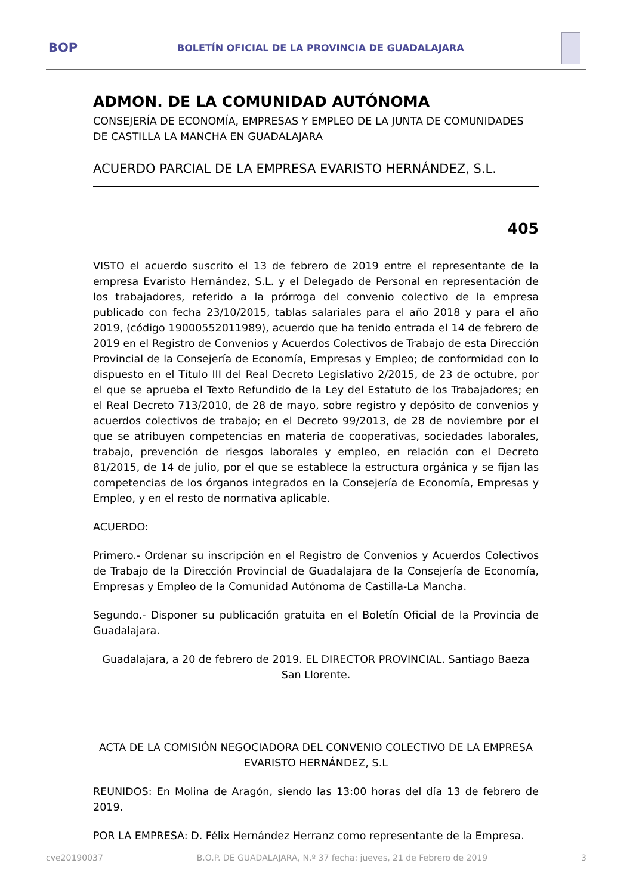BOP BOLETÍN OFICIAL DE LA PROVINCIA DE GUADALAJARA
ADMON. DE LA COMUNIDAD AUTÓNOMA
CONSEJERÍA DE ECONOMÍA, EMPRESAS Y EMPLEO DE LA JUNTA DE COMUNIDADES DE CASTILLA LA MANCHA EN GUADALAJARA
ACUERDO PARCIAL DE LA EMPRESA EVARISTO HERNÁNDEZ, S.L.
405
VISTO el acuerdo suscrito el 13 de febrero de 2019 entre el representante de la empresa Evaristo Hernández, S.L. y el Delegado de Personal en representación de los trabajadores, referido a la prórroga del convenio colectivo de la empresa publicado con fecha 23/10/2015, tablas salariales para el año 2018 y para el año 2019, (código 19000552011989), acuerdo que ha tenido entrada el 14 de febrero de 2019 en el Registro de Convenios y Acuerdos Colectivos de Trabajo de esta Dirección Provincial de la Consejería de Economía, Empresas y Empleo; de conformidad con lo dispuesto en el Título III del Real Decreto Legislativo 2/2015, de 23 de octubre, por el que se aprueba el Texto Refundido de la Ley del Estatuto de los Trabajadores; en el Real Decreto 713/2010, de 28 de mayo, sobre registro y depósito de convenios y acuerdos colectivos de trabajo; en el Decreto 99/2013, de 28 de noviembre por el que se atribuyen competencias en materia de cooperativas, sociedades laborales, trabajo, prevención de riesgos laborales y empleo, en relación con el Decreto 81/2015, de 14 de julio, por el que se establece la estructura orgánica y se fijan las competencias de los órganos integrados en la Consejería de Economía, Empresas y Empleo, y en el resto de normativa aplicable.
ACUERDO:
Primero.- Ordenar su inscripción en el Registro de Convenios y Acuerdos Colectivos de Trabajo de la Dirección Provincial de Guadalajara de la Consejería de Economía, Empresas y Empleo de la Comunidad Autónoma de Castilla-La Mancha.
Segundo.- Disponer su publicación gratuita en el Boletín Oficial de la Provincia de Guadalajara.
Guadalajara, a 20 de febrero de 2019. EL DIRECTOR PROVINCIAL. Santiago Baeza San Llorente.
ACTA DE LA COMISIÓN NEGOCIADORA DEL CONVENIO COLECTIVO DE LA EMPRESA EVARISTO HERNÁNDEZ, S.L
REUNIDOS: En Molina de Aragón, siendo las 13:00 horas del día 13 de febrero de 2019.
POR LA EMPRESA: D. Félix Hernández Herranz como representante de la Empresa.
cve20190037 B.O.P. DE GUADALAJARA, N.º 37 fecha: jueves, 21 de Febrero de 2019 3